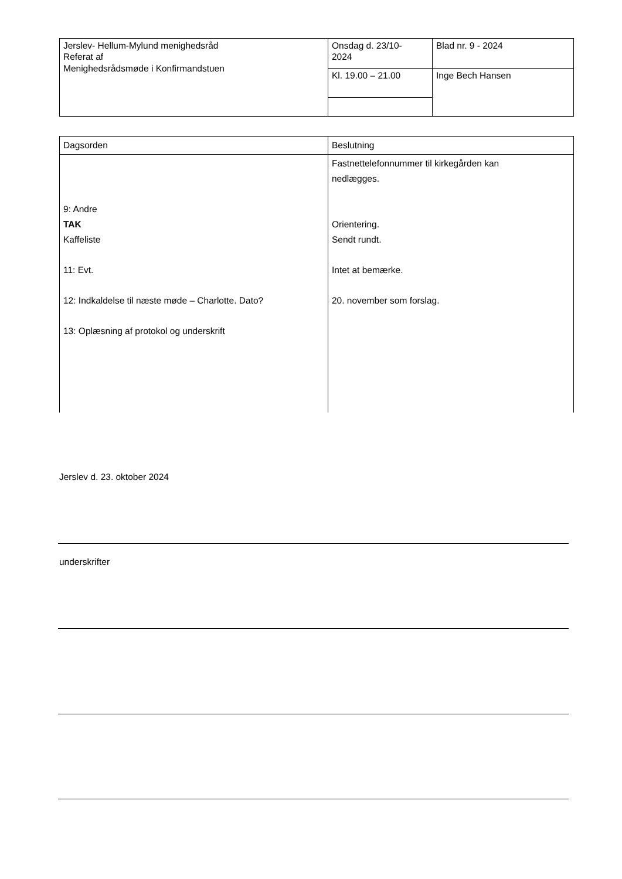| Jerslev- Hellum-Mylund menighedsråd Referat af Menighedsrådsmøde i Konfirmandstuen | Onsdag d. 23/10- 2024 | Blad nr. 9 - 2024 |
| | Kl. 19.00 – 21.00 | Inge Bech Hansen |
| Dagsorden | Beslutning |
| 9: Andre TAK Kaffeliste 11: Evt. 12: Indkaldelse til næste møde – Charlotte. Dato? 13: Oplæsning af protokol og underskrift | Fastnettelefonnummer til kirkegården kan nedlægges. Orientering. Sendt rundt. Intet at bemærke. 20. november som forslag. |
Jerslev d. 23. oktober 2024
underskrifter